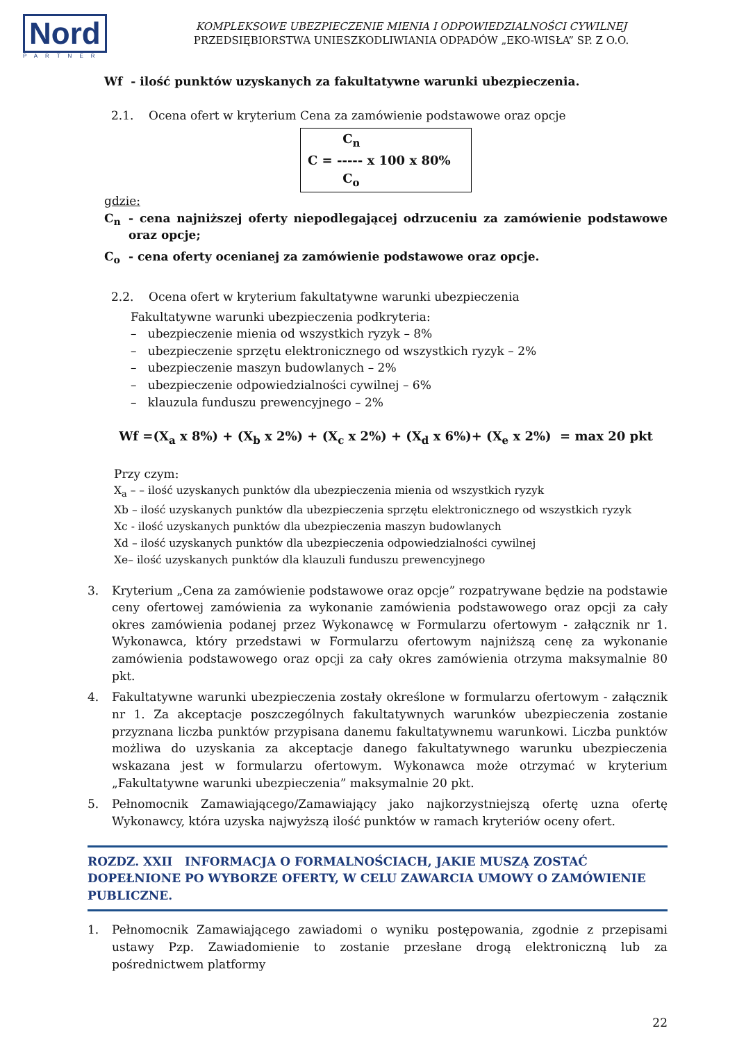Nord
PARTNER
KOMPLEKSOWE UBEZPIECZENIE MIENIA I ODPOWIEDZIALNOŚCI CYWILNEJ
PRZEDSIĘBIORSTWA UNIESZKODLIWIANIA ODPADÓW „EKO-WISŁA” SP. Z O.O.
Wf - ilość punktów uzyskanych za fakultatywne warunki ubezpieczenia.
2.1. Ocena ofert w kryterium Cena za zamówienie podstawowe oraz opcje
C<sub>n</sub>
C = ----- x 100 x 80%
C<sub>o</sub>
gdzie:
C<sub>n</sub> - cena najniższej oferty niepodlegającej odrzuceniu za zamówienie podstawowe oraz opcje;
C<sub>o</sub> - cena oferty ocenianej za zamówienie podstawowe oraz opcje.
2.2. Ocena ofert w kryterium fakultatywne warunki ubezpieczenia
Fakultatywne warunki ubezpieczenia podkryteria:
– ubezpieczenie mienia od wszystkich ryzyk – 8%
– ubezpieczenie sprzętu elektronicznego od wszystkich ryzyk – 2%
– ubezpieczenie maszyn budowlanych – 2%
– ubezpieczenie odpowiedzialności cywilnej – 6%
– klauzula funduszu prewencyjnego – 2%
Wf =(X<sub>a</sub> x 8%) + (X<sub>b</sub> x 2%) + (X<sub>c</sub> x 2%) + (X<sub>d</sub> x 6%)+ (X<sub>e</sub> x 2%) = max 20 pkt
Przy czym:
X<sub>a</sub> – – ilość uzyskanych punktów dla ubezpieczenia mienia od wszystkich ryzyk
Xb – ilość uzyskanych punktów dla ubezpieczenia sprzętu elektronicznego od wszystkich ryzyk
Xc - ilość uzyskanych punktów dla ubezpieczenia maszyn budowlanych
Xd – ilość uzyskanych punktów dla ubezpieczenia odpowiedzialności cywilnej
Xe– ilość uzyskanych punktów dla klauzuli funduszu prewencyjnego
3. Kryterium „Cena za zamówienie podstawowe oraz opcje” rozpatrywane będzie na podstawie ceny ofertowej zamówienia za wykonanie zamówienia podstawowego oraz opcji za cały okres zamówienia podanej przez Wykonawcę w Formularzu ofertowym - załącznik nr 1. Wykonawca, który przedstawi w Formularzu ofertowym najniższą cenę za wykonanie zamówienia podstawowego oraz opcji za cały okres zamówienia otrzyma maksymalnie 80 pkt.
4. Fakultatywne warunki ubezpieczenia zostały określone w formularzu ofertowym - załącznik nr 1. Za akceptacje poszczególnych fakultatywnych warunków ubezpieczenia zostanie przyznana liczba punktów przypisana danemu fakultatywnemu warunkowi. Liczba punktów możliwa do uzyskania za akceptacje danego fakultatywnego warunku ubezpieczenia wskazana jest w formularzu ofertowym. Wykonawca może otrzymać w kryterium „Fakultatywne warunki ubezpieczenia” maksymalnie 20 pkt.
5. Pełnomocnik Zamawiającego/Zamawiający jako najkorzystniejszą ofertę uzna ofertę Wykonawcy, która uzyska najwyższą ilość punktów w ramach kryteriów oceny ofert.
ROZDZ. XXII INFORMACJA O FORMALNOŚCIACH, JAKIE MUSZĄ ZOSTAĆ DOPEŁNIONE PO WYBORZE OFERTY, W CELU ZAWARCIA UMOWY O ZAMÓWIENIE PUBLICZNE.
1. Pełnomocnik Zamawiającego zawiadomi o wyniku postępowania, zgodnie z przepisami ustawy Pzp. Zawiadomienie to zostanie przesłane drogą elektroniczną lub za pośrednictwem platformy
22